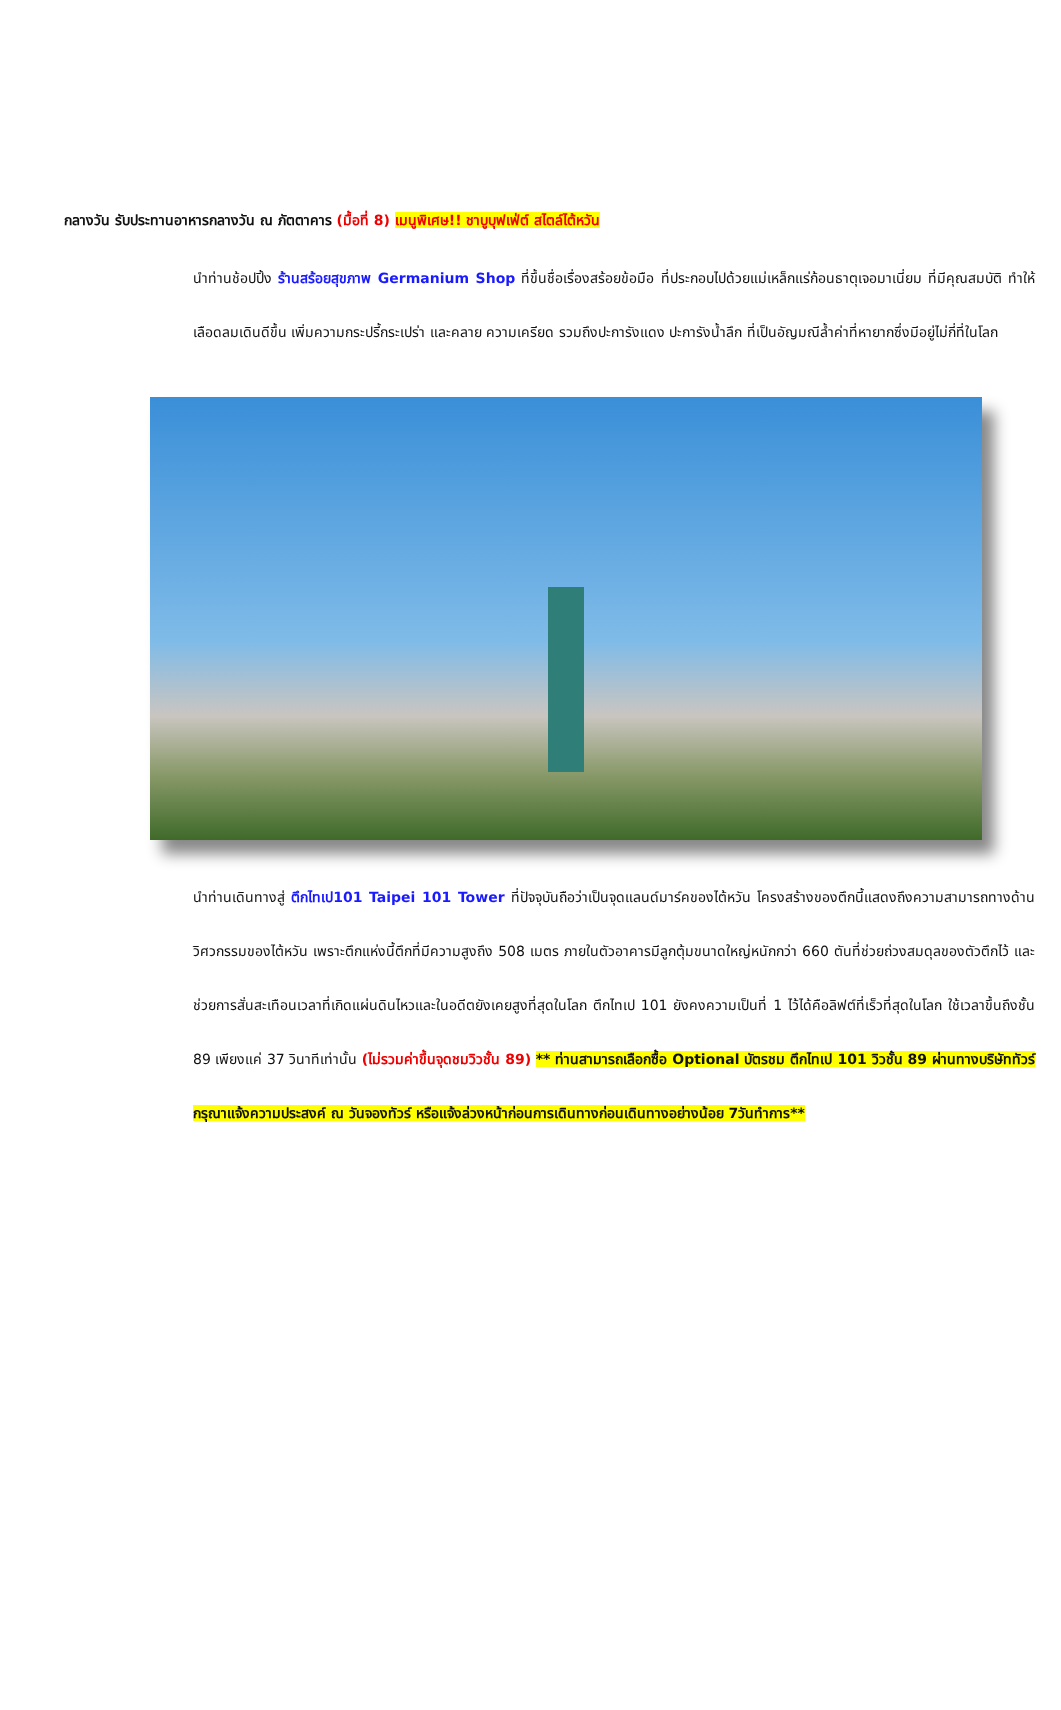กลางวัน รับประทานอาหารกลางวัน ณ ภัตตาคาร (มื้อที่ 8) เมนูพิเศษ!! ชาบูบุฟเฟ่ต์ สไตล์ไต้หวัน
นำท่านช้อปปิ้ง ร้านสร้อยสุขภาพ Germanium Shop ที่ขึ้นชื่อเรื่องสร้อยข้อมือ ที่ประกอบไปด้วยแม่เหล็กแร่ก้อนธาตุเจอมาเนี่ยม ที่มีคุณสมบัติ ทำให้เลือดลมเดินดีขึ้น เพิ่มความกระปรี้กระเปร่า และคลาย ความเครียด รวมถึงปะการังแดง ปะการังน้ำลึก ที่เป็นอัญมณีล้ำค่าที่หายากซึ่งมีอยู่ไม่กี่ที่ในโลก
นำท่านเดินทางสู่ ตึกไทเป101 Taipei 101 Tower ที่ปัจจุบันถือว่าเป็นจุดแลนด์มาร์คของไต้หวัน โครงสร้างของตึกนี้แสดงถึงความสามารถทางด้านวิศวกรรมของไต้หวัน เพราะตึกแห่งนี้ตึกที่มีความสูงถึง 508 เมตร ภายในตัวอาคารมีลูกตุ้มขนาดใหญ่หนักกว่า 660 ตันที่ช่วยถ่วงสมดุลของตัวตึกไว้ และช่วยการสั่นสะเทือนเวลาที่เกิดแผ่นดินไหวและในอดีตยังเคยสูงที่สุดในโลก ตึกไทเป 101 ยังคงความเป็นที่ 1 ไว้ได้คือลิฟต์ที่เร็วที่สุดในโลก ใช้เวลาขึ้นถึงชั้น 89 เพียงแค่ 37 วินาทีเท่านั้น (ไม่รวมค่าขึ้นจุดชมวิวชั้น 89) ** ท่านสามารถเลือกซื้อ Optional บัตรชม ตึกไทเป 101 วิวชั้น 89 ผ่านทางบริษัททัวร์ กรุณาแจ้งความประสงค์ ณ วันจองทัวร์ หรือแจ้งล่วงหน้าก่อนการเดินทางก่อนเดินทางอย่างน้อย 7วันทำการ**